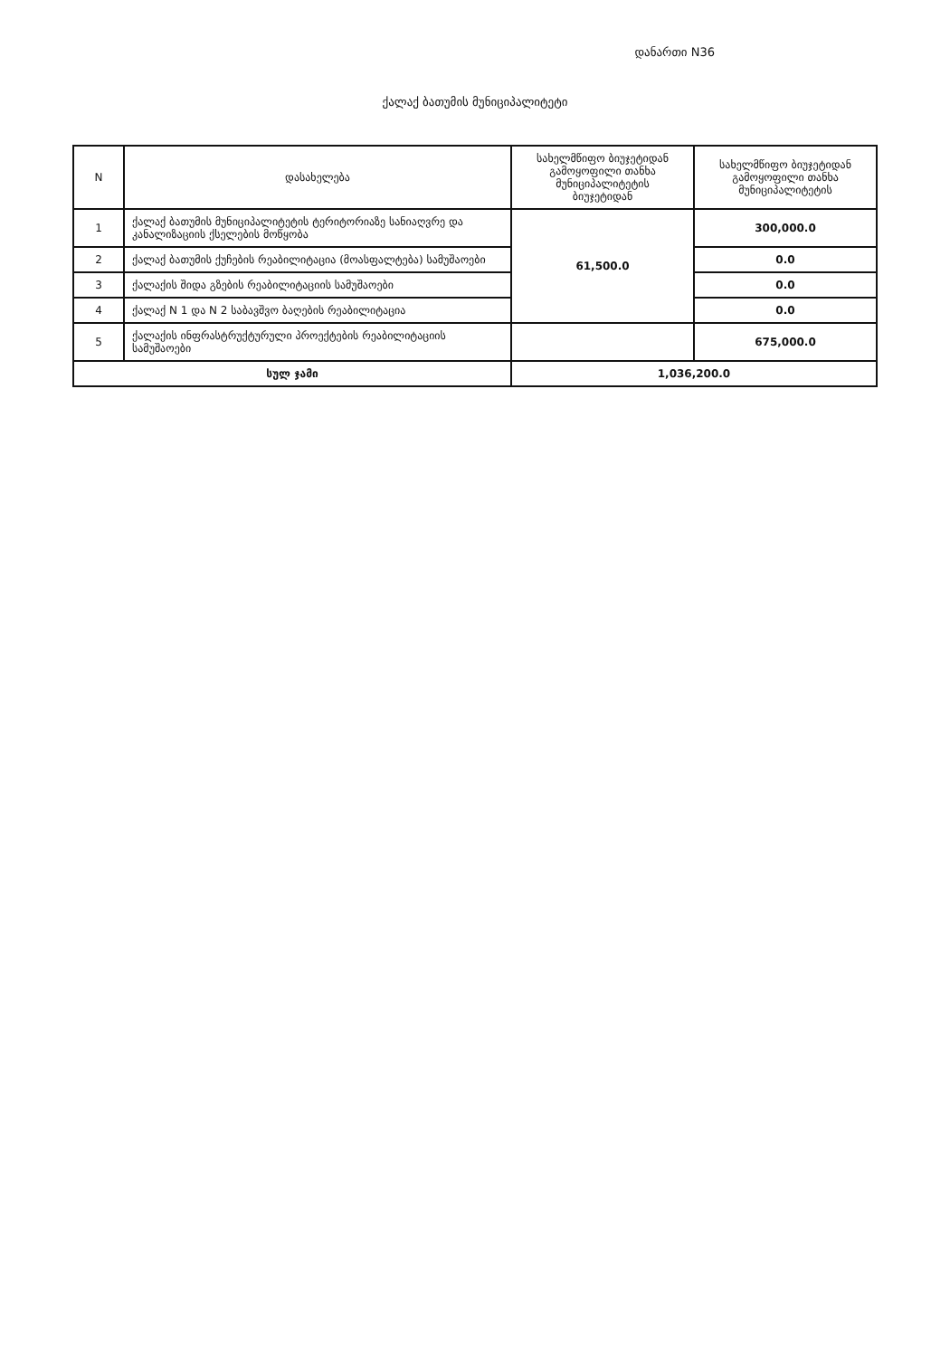დანართი N36
ქალაქ ბათუმის მუნიციპალიტეტი
| N | დასახელება | სახელმწიფო ბიუჯეტიდან გამოყოფილი თანხა მუნიციპალიტეტის ბიუჯეტიდან | სახელმწიფო ბიუჯეტიდან გამოყოფილი თანხა მუნიციპალიტეტის |
| --- | --- | --- | --- |
| 1 | ქალაქ ბათუმის მუნიციპალიტეტის ტერიტორიაზე სანიაღვრე და კანალიზაციის ქსელების მოწყობა | 61,500.0 | 300,000.0 |
| 2 | ქალაქ ბათუმის ქუჩების რეაბილიტაცია (მოასფალტება) სამუშაოები | | 0.0 |
| 3 | ქალაქის შიდა გზების რეაბილიტაციის სამუშაოები | | 0.0 |
| 4 | ქალაქ N 1 და N 2 საბავშვო ბაღების რეაბილიტაცია | | 0.0 |
| 5 | ქალაქის ინფრასტრუქტურული პროექტების რეაბილიტაციის სამუშაოები | | 675,000.0 |
| სულ ჯამი | | 1,036,200.0 | |